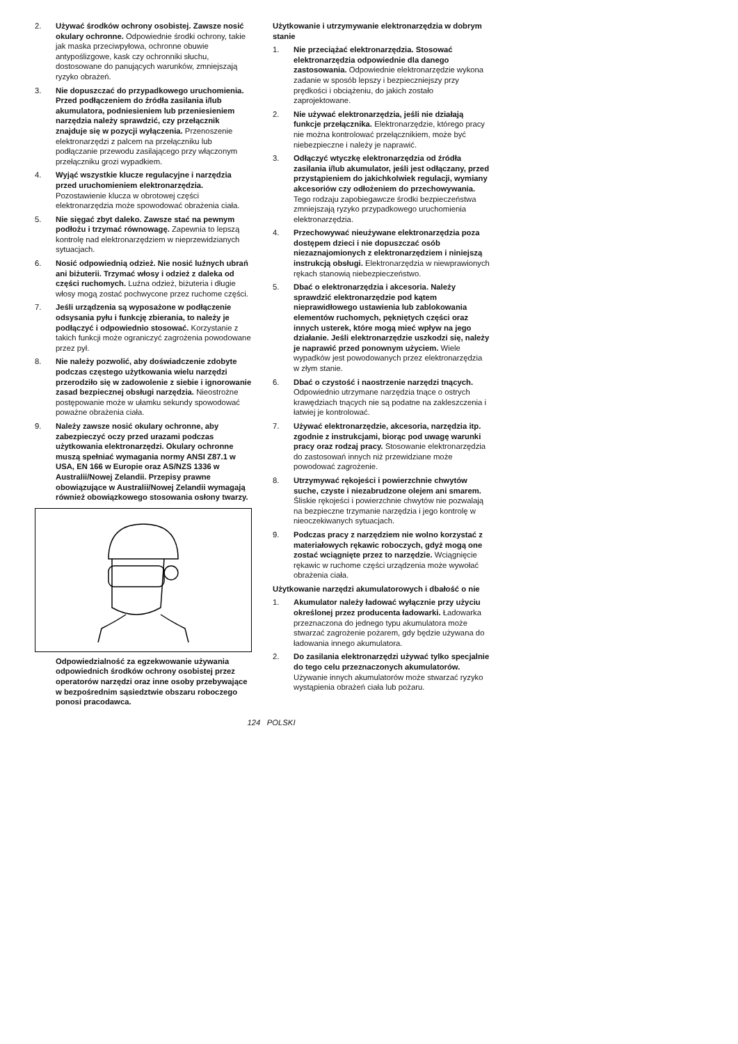2. Używać środków ochrony osobistej. Zawsze nosić okulary ochronne. Odpowiednie środki ochrony, takie jak maska przeciwpyłowa, ochronne obuwie antypoślizgowe, kask czy ochronniki słuchu, dostosowane do panujących warunków, zmniejszają ryzyko obrażeń.
3. Nie dopuszczać do przypadkowego uruchomienia. Przed podłączeniem do źródła zasilania i/lub akumulatora, podniesieniem lub przeniesieniem narzędzia należy sprawdzić, czy przełącznik znajduje się w pozycji wyłączenia. Przenoszenie elektronarzędzi z palcem na przełączniku lub podłączanie przewodu zasilającego przy włączonym przełączniku grozi wypadkiem.
4. Wyjąć wszystkie klucze regulacyjne i narzędzia przed uruchomieniem elektronarzędzia. Pozostawienie klucza w obrotowej części elektronarzędzia może spowodować obrażenia ciała.
5. Nie sięgać zbyt daleko. Zawsze stać na pewnym podłożu i trzymać równowagę. Zapewnia to lepszą kontrolę nad elektronarzędziem w nieprzewidzianych sytuacjach.
6. Nosić odpowiednią odzież. Nie nosić luźnych ubrań ani biżuterii. Trzymać włosy i odzież z daleka od części ruchomych. Luźna odzież, biżuteria i długie włosy mogą zostać pochwycone przez ruchome części.
7. Jeśli urządzenia są wyposażone w podłączenie odsysania pyłu i funkcję zbierania, to należy je podłączyć i odpowiednio stosować. Korzystanie z takich funkcji może ograniczyć zagrożenia powodowane przez pył.
8. Nie należy pozwolić, aby doświadczenie zdobyte podczas częstego użytkowania wielu narzędzi przerodziło się w zadowolenie z siebie i ignorowanie zasad bezpiecznej obsługi narzędzia. Nieostrożne postępowanie może w ułamku sekundy spowodować poważne obrażenia ciała.
9. Należy zawsze nosić okulary ochronne, aby zabezpieczyć oczy przed urazami podczas użytkowania elektronarzędzi. Okulary ochronne muszą spełniać wymagania normy ANSI Z87.1 w USA, EN 166 w Europie oraz AS/NZS 1336 w Australii/Nowej Zelandii. Przepisy prawne obowiązujące w Australii/Nowej Zelandii wymagają również obowiązkowego stosowania osłony twarzy.
Odpowiedzialność za egzekwowanie używania odpowiednich środków ochrony osobistej przez operatorów narzędzi oraz inne osoby przebywające w bezpośrednim sąsiedztwie obszaru roboczego ponosi pracodawca.
Użytkowanie i utrzymywanie elektronarzędzia w dobrym stanie
1. Nie przeciążać elektronarzędzia. Stosować elektronarzędzia odpowiednie dla danego zastosowania. Odpowiednie elektronarzędzie wykona zadanie w sposób lepszy i bezpieczniejszy przy prędkości i obciążeniu, do jakich zostało zaprojektowane.
2. Nie używać elektronarzędzia, jeśli nie działają funkcje przełącznika. Elektronarzędzie, którego pracy nie można kontrolować przełącznikiem, może być niebezpieczne i należy je naprawić.
3. Odłączyć wtyczkę elektronarzędzia od źródła zasilania i/lub akumulator, jeśli jest odłączany, przed przystąpieniem do jakichkolwiek regulacji, wymiany akcesoriów czy odłożeniem do przechowywania. Tego rodzaju zapobiegawcze środki bezpieczeństwa zmniejszają ryzyko przypadkowego uruchomienia elektronarzędzia.
4. Przechowywać nieużywane elektronarzędzia poza dostępem dzieci i nie dopuszczać osób niezaznajomionych z elektronarzędziem i niniejszą instrukcją obsługi. Elektronarzędzia w niewprawionych rękach stanowią niebezpieczeństwo.
5. Dbać o elektronarzędzia i akcesoria. Należy sprawdzić elektronarzędzie pod kątem nieprawidłowego ustawienia lub zablokowania elementów ruchomych, pękniętych części oraz innych usterek, które mogą mieć wpływ na jego działanie. Jeśli elektronarzędzie uszkodzi się, należy je naprawić przed ponownym użyciem. Wiele wypadków jest powodowanych przez elektronarzędzia w złym stanie.
6. Dbać o czystość i naostrzenie narzędzi tnących. Odpowiednio utrzymane narzędzia tnące o ostrych krawędziach tnących nie są podatne na zakleszczenia i łatwiej je kontrolować.
7. Używać elektronarzędzie, akcesoria, narzędzia itp. zgodnie z instrukcjami, biorąc pod uwagę warunki pracy oraz rodzaj pracy. Stosowanie elektronarzędzia do zastosowań innych niż przewidziane może powodować zagrożenie.
8. Utrzymywać rękojeści i powierzchnie chwytów suche, czyste i niezabrudzone olejem ani smarem. Śliskie rękojeści i powierzchnie chwytów nie pozwalają na bezpieczne trzymanie narzędzia i jego kontrolę w nieoczekiwanych sytuacjach.
9. Podczas pracy z narzędziem nie wolno korzystać z materiałowych rękawic roboczych, gdyż mogą one zostać wciągnięte przez to narzędzie. Wciągnięcie rękawic w ruchome części urządzenia może wywołać obrażenia ciała.
Użytkowanie narzędzi akumulatorowych i dbałość o nie
1. Akumulator należy ładować wyłącznie przy użyciu określonej przez producenta ładowarki. Ładowarka przeznaczona do jednego typu akumulatora może stwarzać zagrożenie pożarem, gdy będzie używana do ładowania innego akumulatora.
2. Do zasilania elektronarzędzi używać tylko specjalnie do tego celu przeznaczonych akumulatorów. Używanie innych akumulatorów może stwarzać ryzyko wystąpienia obrażeń ciała lub pożaru.
124 POLSKI